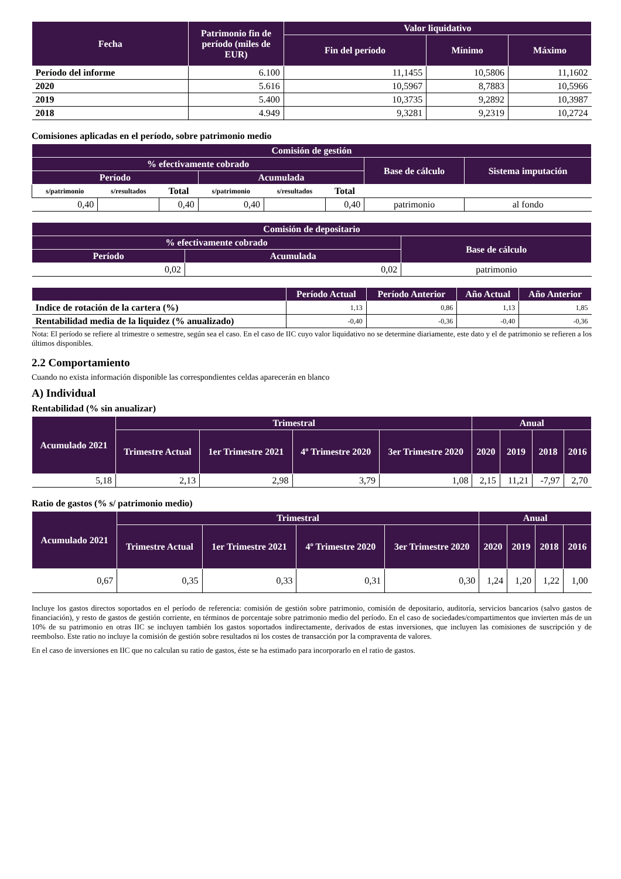| Fecha | Patrimonio fin de período (miles de EUR) | Valor liquidativo | | |
| --- | --- | --- | --- | --- |
| | | Fin del período | Mínimo | Máximo |
| Período del informe | 6.100 | 11,1455 | 10,5806 | 11,1602 |
| 2020 | 5.616 | 10,5967 | 8,7883 | 10,5966 |
| 2019 | 5.400 | 10,3735 | 9,2892 | 10,3987 |
| 2018 | 4.949 | 9,3281 | 9,2319 | 10,2724 |
Comisiones aplicadas en el período, sobre patrimonio medio
| Comisión de gestión | | | | | | | |
| --- | --- | --- | --- | --- | --- | --- | --- |
| % efectivamente cobrado | | | | | | Base de cálculo | Sistema imputación |
| Período | | | Acumulada | | | | |
| s/patrimonio | s/resultados | Total | s/patrimonio | s/resultados | Total | | |
| 0,40 | | 0,40 | 0,40 | | 0,40 | patrimonio | al fondo |
| Comisión de depositario | | |
| --- | --- | --- |
| % efectivamente cobrado | | Base de cálculo |
| Período | Acumulada | |
| 0,02 | 0,02 | patrimonio |
| | Período Actual | Período Anterior | Año Actual | Año Anterior |
| --- | --- | --- | --- | --- |
| Indice de rotación de la cartera (%) | 1,13 | 0,86 | 1,13 | 1,85 |
| Rentabilidad media de la liquidez (% anualizado) | -0,40 | -0,36 | -0,40 | -0,36 |
Nota: El período se refiere al trimestre o semestre, según sea el caso. En el caso de IIC cuyo valor liquidativo no se determine diariamente, este dato y el de patrimonio se refieren a los últimos disponibles.
2.2 Comportamiento
Cuando no exista información disponible las correspondientes celdas aparecerán en blanco
A) Individual
Rentabilidad (% sin anualizar)
| Acumulado 2021 | Trimestral | | | | Anual | | | |
| --- | --- | --- | --- | --- | --- | --- | --- | --- |
| | Trimestre Actual | 1er Trimestre 2021 | 4º Trimestre 2020 | 3er Trimestre 2020 | 2020 | 2019 | 2018 | 2016 |
| 5,18 | 2,13 | 2,98 | 3,79 | 1,08 | 2,15 | 11,21 | -7,97 | 2,70 |
Ratio de gastos (% s/ patrimonio medio)
| Acumulado 2021 | Trimestral | | | | Anual | | | |
| --- | --- | --- | --- | --- | --- | --- | --- | --- |
| | Trimestre Actual | 1er Trimestre 2021 | 4º Trimestre 2020 | 3er Trimestre 2020 | 2020 | 2019 | 2018 | 2016 |
| 0,67 | 0,35 | 0,33 | 0,31 | 0,30 | 1,24 | 1,20 | 1,22 | 1,00 |
Incluye los gastos directos soportados en el período de referencia: comisión de gestión sobre patrimonio, comisión de depositario, auditoría, servicios bancarios (salvo gastos de financiación), y resto de gastos de gestión corriente, en términos de porcentaje sobre patrimonio medio del período. En el caso de sociedades/compartimentos que invierten más de un 10% de su patrimonio en otras IIC se incluyen también los gastos soportados indirectamente, derivados de estas inversiones, que incluyen las comisiones de suscripción y de reembolso. Este ratio no incluye la comisión de gestión sobre resultados ni los costes de transacción por la compraventa de valores.
En el caso de inversiones en IIC que no calculan su ratio de gastos, éste se ha estimado para incorporarlo en el ratio de gastos.